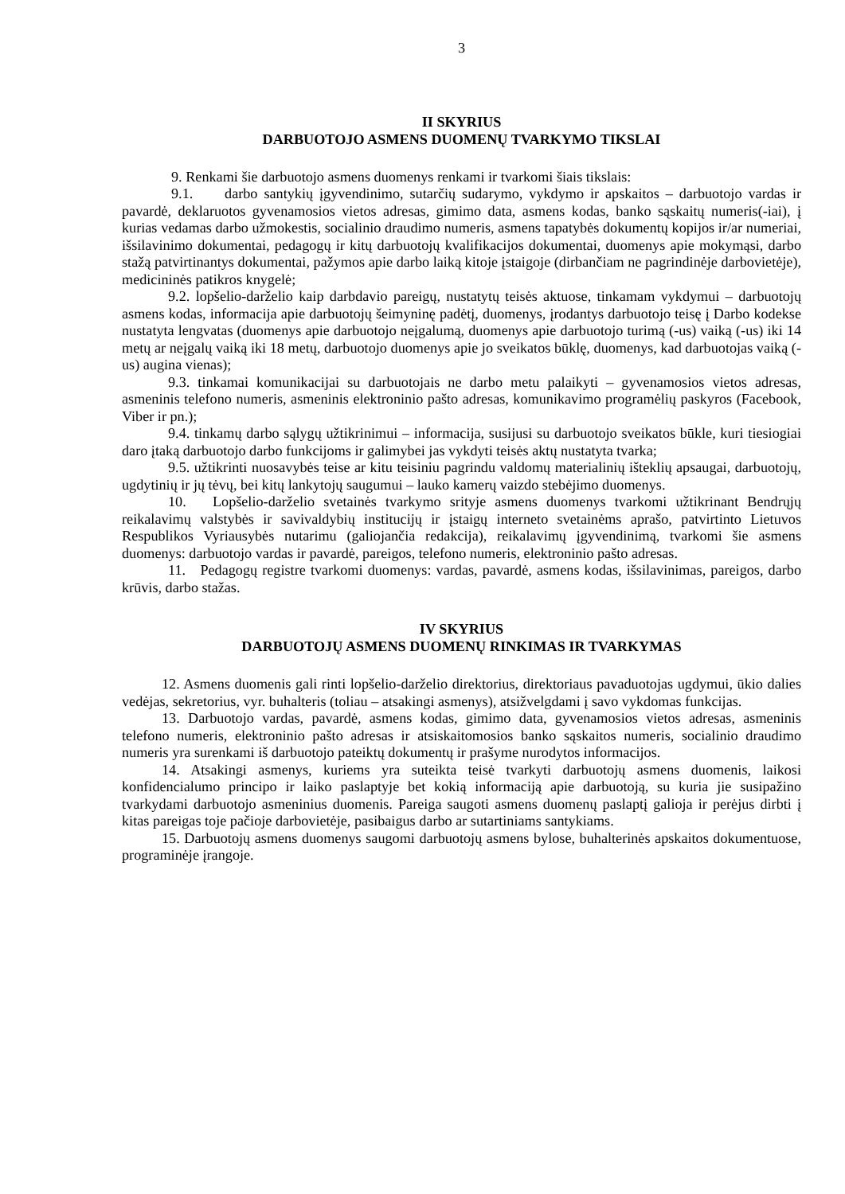3
II SKYRIUS
DARBUOTOJO ASMENS DUOMENŲ TVARKYMO TIKSLAI
9. Renkami šie darbuotojo asmens duomenys renkami ir tvarkomi šiais tikslais:
9.1. darbo santykių įgyvendinimo, sutarčių sudarymo, vykdymo ir apskaitos – darbuotojo vardas ir pavardė, deklaruotos gyvenamosios vietos adresas, gimimo data, asmens kodas, banko sąskaitų numeris(-iai), į kurias vedamas darbo užmokestis, socialinio draudimo numeris, asmens tapatybės dokumentų kopijos ir/ar numeriai, išsilavinimo dokumentai, pedagogų ir kitų darbuotojų kvalifikacijos dokumentai, duomenys apie mokymąsi, darbo stažą patvirtinantys dokumentai, pažymos apie darbo laiką kitoje įstaigoje (dirbančiam ne pagrindinėje darbovietėje), medicininės patikros knygelė;
9.2. lopšelio-darželio kaip darbdavio pareigų, nustatytų teisės aktuose, tinkamam vykdymui – darbuotojų asmens kodas, informacija apie darbuotojų šeimyninę padėtį, duomenys, įrodantys darbuotojo teisę į Darbo kodekse nustatyta lengvatas (duomenys apie darbuotojo neįgalumą, duomenys apie darbuotojo turimą (-us) vaiką (-us) iki 14 metų ar neįgalų vaiką iki 18 metų, darbuotojo duomenys apie jo sveikatos būklę, duomenys, kad darbuotojas vaiką (-us) augina vienas);
9.3. tinkamai komunikacijai su darbuotojais ne darbo metu palaikyti – gyvenamosios vietos adresas, asmeninis telefono numeris, asmeninis elektroninio pašto adresas, komunikavimo programėlių paskyros (Facebook, Viber ir pn.);
9.4. tinkamų darbo sąlygų užtikrinimui – informacija, susijusi su darbuotojo sveikatos būkle, kuri tiesiogiai daro įtaką darbuotojo darbo funkcijoms ir galimybei jas vykdyti teisės aktų nustatyta tvarka;
9.5. užtikrinti nuosavybės teise ar kitu teisiniu pagrindu valdomų materialinių išteklių apsaugai, darbuotojų, ugdytinių ir jų tėvų, bei kitų lankytojų saugumui – lauko kamerų vaizdo stebėjimo duomenys.
10. Lopšelio-darželio svetainės tvarkymo srityje asmens duomenys tvarkomi užtikrinant Bendrųjų reikalavimų valstybės ir savivaldybių institucijų ir įstaigų interneto svetainėms aprašo, patvirtinto Lietuvos Respublikos Vyriausybės nutarimu (galiojančia redakcija), reikalavimų įgyvendinimą, tvarkomi šie asmens duomenys: darbuotojo vardas ir pavardė, pareigos, telefono numeris, elektroninio pašto adresas.
11. Pedagogų registre tvarkomi duomenys: vardas, pavardė, asmens kodas, išsilavinimas, pareigos, darbo krūvis, darbo stažas.
IV SKYRIUS
DARBUOTOJŲ ASMENS DUOMENŲ RINKIMAS IR TVARKYMAS
12. Asmens duomenis gali rinti lopšelio-darželio direktorius, direktoriaus pavaduotojas ugdymui, ūkio dalies vedėjas, sekretorius, vyr. buhalteris (toliau – atsakingi asmenys), atsižvelgdami į savo vykdomas funkcijas.
13. Darbuotojo vardas, pavardė, asmens kodas, gimimo data, gyvenamosios vietos adresas, asmeninis telefono numeris, elektroninio pašto adresas ir atsiskaitomosios banko sąskaitos numeris, socialinio draudimo numeris yra surenkami iš darbuotojo pateiktų dokumentų ir prašyme nurodytos informacijos.
14. Atsakingi asmenys, kuriems yra suteikta teisė tvarkyti darbuotojų asmens duomenis, laikosi konfidencialumo principo ir laiko paslaptyje bet kokią informaciją apie darbuotoją, su kuria jie susipažino tvarkydami darbuotojo asmeninius duomenis. Pareiga saugoti asmens duomenų paslaptį galioja ir perėjus dirbti į kitas pareigas toje pačioje darbovietėje, pasibaigus darbo ar sutartiniams santykiams.
15. Darbuotojų asmens duomenys saugomi darbuotojų asmens bylose, buhalterinės apskaitos dokumentuose, programinėje įrangoje.